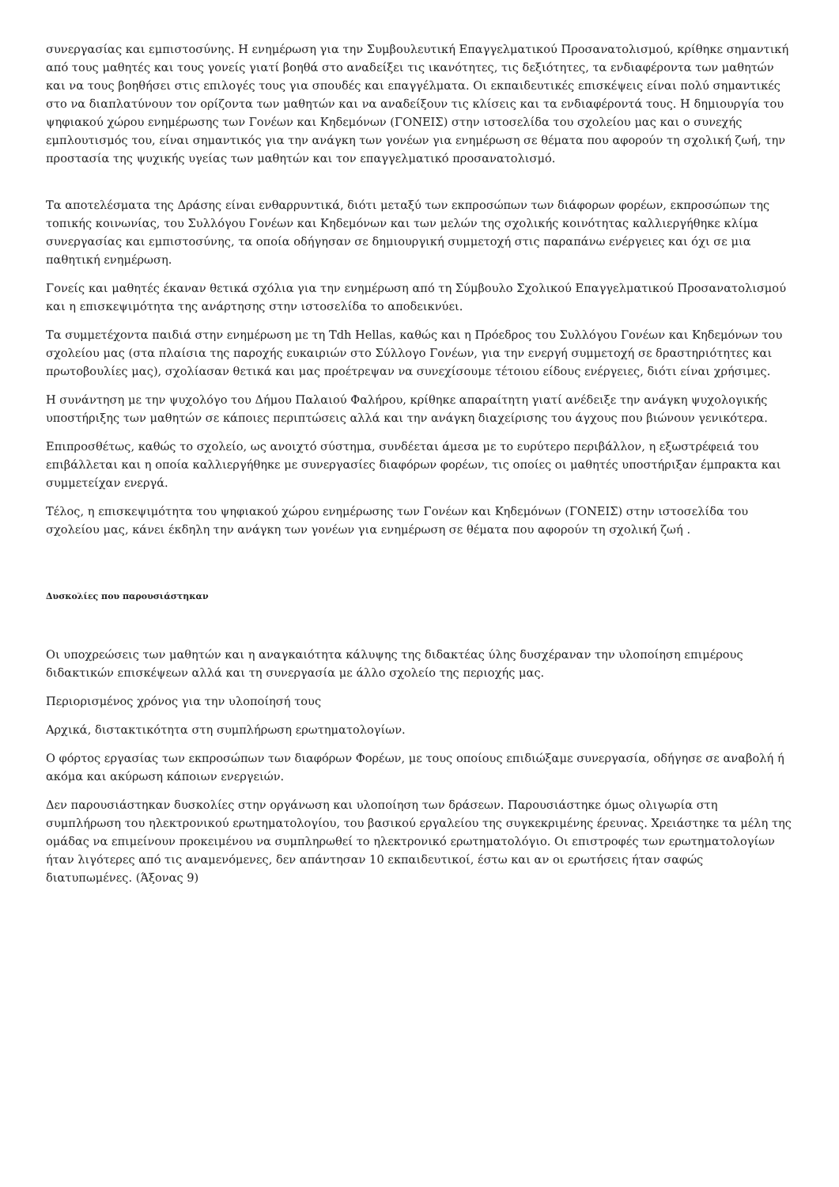συνεργασίας και εμπιστοσύνης. Η ενημέρωση για την Συμβουλευτική Επαγγελματικού Προσανατολισμού, κρίθηκε σημαντική από τους μαθητές και τους γονείς γιατί βοηθά στο αναδείξει τις ικανότητες, τις δεξιότητες, τα ενδιαφέροντα των μαθητών και να τους βοηθήσει στις επιλογές τους για σπουδές και επαγγέλματα. Οι εκπαιδευτικές επισκέψεις είναι πολύ σημαντικές στο να διαπλατύνουν τον ορίζοντα των μαθητών και να αναδείξουν τις κλίσεις και τα ενδιαφέροντά τους. Η δημιουργία του ψηφιακού χώρου ενημέρωσης των Γονέων και Κηδεμόνων (ΓΟΝΕΙΣ) στην ιστοσελίδα του σχολείου μας και ο συνεχής εμπλουτισμός του, είναι σημαντικός για την ανάγκη των γονέων για ενημέρωση σε θέματα που αφορούν τη σχολική ζωή, την προστασία της ψυχικής υγείας των μαθητών και τον επαγγελματικό προσανατολισμό.
Τα αποτελέσματα της Δράσης είναι ενθαρρυντικά, διότι μεταξύ των εκπροσώπων των διάφορων φορέων, εκπροσώπων της τοπικής κοινωνίας, του Συλλόγου Γονέων και Κηδεμόνων και των μελών της σχολικής κοινότητας καλλιεργήθηκε κλίμα συνεργασίας και εμπιστοσύνης, τα οποία οδήγησαν σε δημιουργική συμμετοχή στις παραπάνω ενέργειες και όχι σε μια παθητική ενημέρωση.
Γονείς και μαθητές έκαναν θετικά σχόλια για την ενημέρωση από τη Σύμβουλο Σχολικού Επαγγελματικού Προσανατολισμού και η επισκεψιμότητα της ανάρτησης στην ιστοσελίδα το αποδεικνύει.
Τα συμμετέχοντα παιδιά στην ενημέρωση με τη Tdh Hellas, καθώς και η Πρόεδρος του Συλλόγου Γονέων και Κηδεμόνων του σχολείου μας (στα πλαίσια της παροχής ευκαιριών στο Σύλλογο Γονέων, για την ενεργή συμμετοχή σε δραστηριότητες και πρωτοβουλίες μας), σχολίασαν θετικά και μας προέτρεψαν να συνεχίσουμε τέτοιου είδους ενέργειες, διότι είναι χρήσιμες.
Η συνάντηση με την ψυχολόγο του Δήμου Παλαιού Φαλήρου, κρίθηκε απαραίτητη γιατί ανέδειξε την ανάγκη ψυχολογικής υποστήριξης των μαθητών σε κάποιες περιπτώσεις αλλά και την ανάγκη διαχείρισης του άγχους που βιώνουν γενικότερα.
Επιπροσθέτως, καθώς το σχολείο, ως ανοιχτό σύστημα, συνδέεται άμεσα με το ευρύτερο περιβάλλον, η εξωστρέφειά του επιβάλλεται και η οποία καλλιεργήθηκε με συνεργασίες διαφόρων φορέων, τις οποίες οι μαθητές υποστήριξαν έμπρακτα και συμμετείχαν ενεργά.
Τέλος, η επισκεψιμότητα του ψηφιακού χώρου ενημέρωσης των Γονέων και Κηδεμόνων (ΓΟΝΕΙΣ) στην ιστοσελίδα του σχολείου μας, κάνει έκδηλη την ανάγκη των γονέων για ενημέρωση σε θέματα που αφορούν τη σχολική ζωή .
Δυσκολίες που παρουσιάστηκαν
Οι υποχρεώσεις των μαθητών και η αναγκαιότητα κάλυψης της διδακτέας ύλης δυσχέραναν την υλοποίηση επιμέρους διδακτικών επισκέψεων αλλά και τη συνεργασία με άλλο σχολείο της περιοχής μας.
Περιορισμένος χρόνος για την υλοποίησή τους
Αρχικά, διστακτικότητα στη συμπλήρωση ερωτηματολογίων.
Ο φόρτος εργασίας των εκπροσώπων των διαφόρων Φορέων, με τους οποίους επιδιώξαμε συνεργασία, οδήγησε σε αναβολή ή ακόμα και ακύρωση κάποιων ενεργειών.
Δεν παρουσιάστηκαν δυσκολίες στην οργάνωση και υλοποίηση των δράσεων. Παρουσιάστηκε όμως ολιγωρία στη συμπλήρωση του ηλεκτρονικού ερωτηματολογίου, του βασικού εργαλείου της συγκεκριμένης έρευνας. Χρειάστηκε τα μέλη της ομάδας να επιμείνουν προκειμένου να συμπληρωθεί το ηλεκτρονικό ερωτηματολόγιο. Οι επιστροφές των ερωτηματολογίων ήταν λιγότερες από τις αναμενόμενες, δεν απάντησαν 10 εκπαιδευτικοί, έστω και αν οι ερωτήσεις ήταν σαφώς διατυπωμένες. (Άξονας 9)